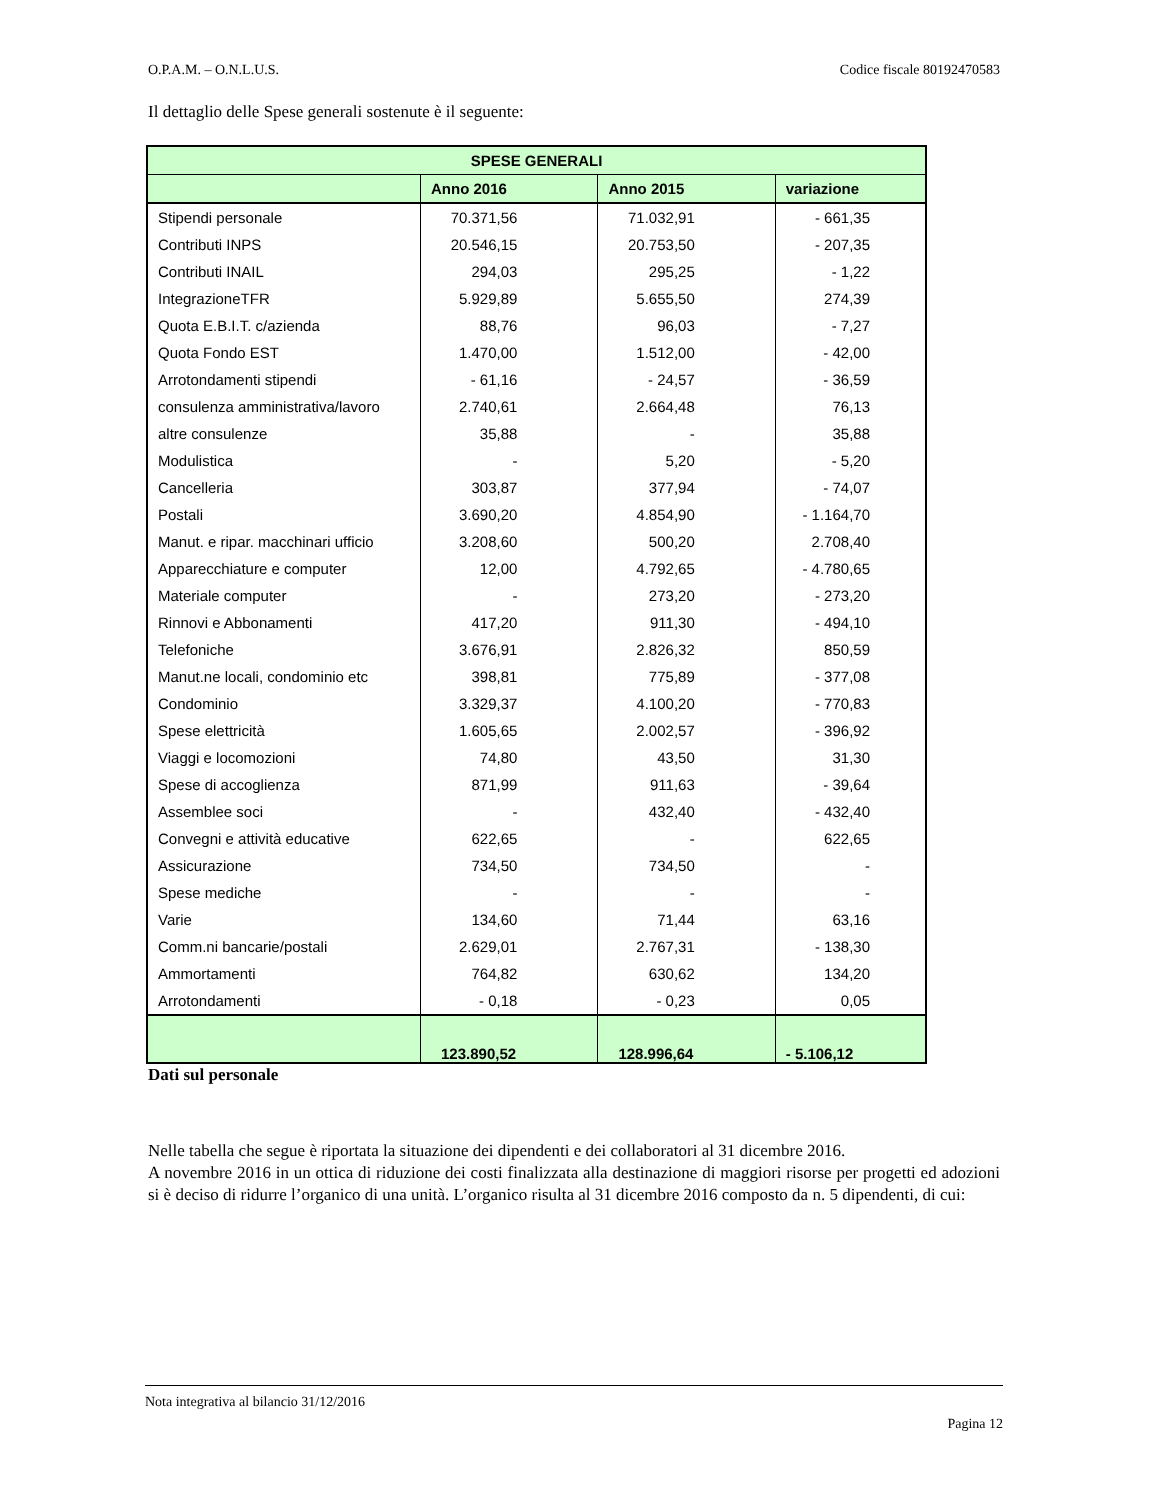O.P.A.M. – O.N.L.U.S. Codice fiscale 80192470583
Il dettaglio delle Spese generali sostenute è il seguente:
| SPESE GENERALI | | | |
| --- | --- | --- | --- |
| | Anno 2016 | Anno 2015 | variazione |
| Stipendi personale | 70.371,56 | 71.032,91 | - 661,35 |
| Contributi INPS | 20.546,15 | 20.753,50 | - 207,35 |
| Contributi INAIL | 294,03 | 295,25 | - 1,22 |
| IntegrazioneTFR | 5.929,89 | 5.655,50 | 274,39 |
| Quota E.B.I.T. c/azienda | 88,76 | 96,03 | - 7,27 |
| Quota Fondo EST | 1.470,00 | 1.512,00 | - 42,00 |
| Arrotondamenti stipendi | - 61,16 | - 24,57 | - 36,59 |
| consulenza amministrativa/lavoro | 2.740,61 | 2.664,48 | 76,13 |
| altre consulenze | 35,88 | - | 35,88 |
| Modulistica | - | 5,20 | - 5,20 |
| Cancelleria | 303,87 | 377,94 | - 74,07 |
| Postali | 3.690,20 | 4.854,90 | - 1.164,70 |
| Manut. e ripar. macchinari ufficio | 3.208,60 | 500,20 | 2.708,40 |
| Apparecchiature e computer | 12,00 | 4.792,65 | - 4.780,65 |
| Materiale computer | - | 273,20 | - 273,20 |
| Rinnovi e Abbonamenti | 417,20 | 911,30 | - 494,10 |
| Telefoniche | 3.676,91 | 2.826,32 | 850,59 |
| Manut.ne locali, condominio etc | 398,81 | 775,89 | - 377,08 |
| Condominio | 3.329,37 | 4.100,20 | - 770,83 |
| Spese elettricità | 1.605,65 | 2.002,57 | - 396,92 |
| Viaggi e locomozioni | 74,80 | 43,50 | 31,30 |
| Spese di accoglienza | 871,99 | 911,63 | - 39,64 |
| Assemblee soci | - | 432,40 | - 432,40 |
| Convegni e attività educative | 622,65 | - | 622,65 |
| Assicurazione | 734,50 | 734,50 | - |
| Spese mediche | - | - | - |
| Varie | 134,60 | 71,44 | 63,16 |
| Comm.ni bancarie/postali | 2.629,01 | 2.767,31 | - 138,30 |
| Ammortamenti | 764,82 | 630,62 | 134,20 |
| Arrotondamenti | - 0,18 | - 0,23 | 0,05 |
| | 123.890,52 | 128.996,64 | - 5.106,12 |
Dati sul personale
Nelle tabella che segue è riportata la situazione dei dipendenti e dei collaboratori al 31 dicembre 2016.
A novembre 2016 in un ottica di riduzione dei costi finalizzata alla destinazione di maggiori risorse per progetti ed adozioni si è deciso di ridurre l’organico di una unità. L’organico risulta al 31 dicembre 2016 composto da n. 5 dipendenti, di cui:
Nota integrativa al bilancio 31/12/2016
Pagina 12